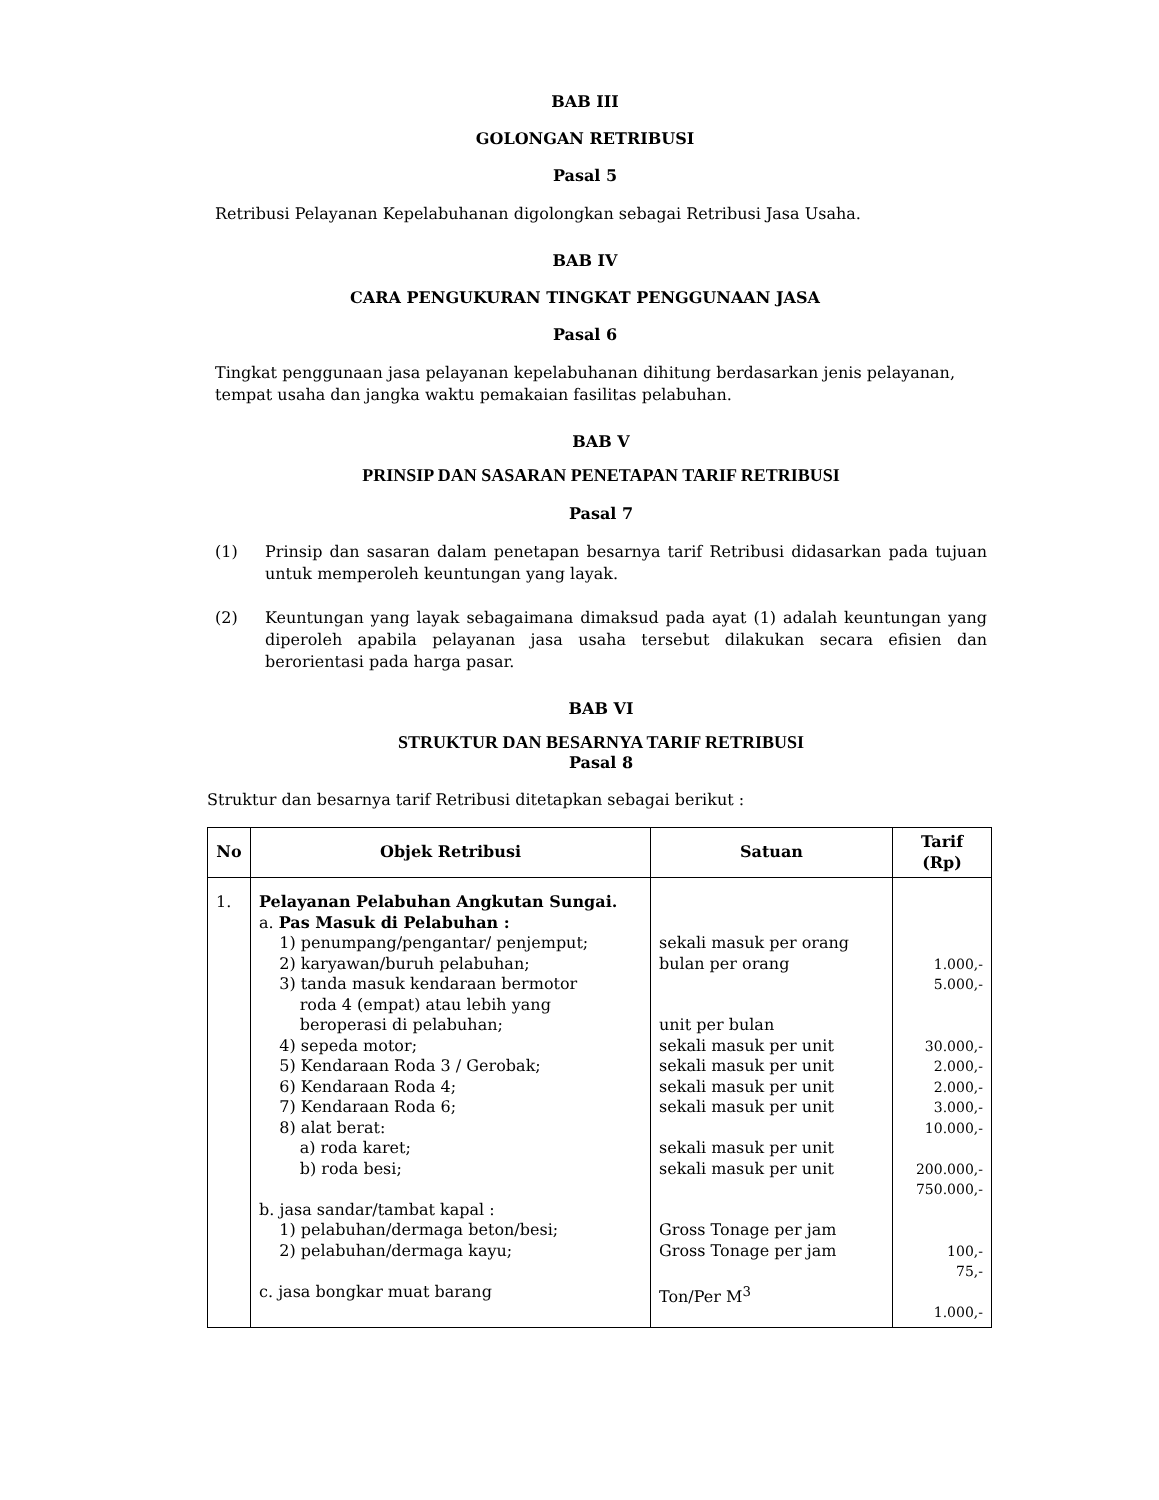BAB III
GOLONGAN RETRIBUSI
Pasal 5
Retribusi Pelayanan Kepelabuhanan digolongkan sebagai Retribusi Jasa Usaha.
BAB IV
CARA PENGUKURAN TINGKAT PENGGUNAAN JASA
Pasal 6
Tingkat penggunaan jasa pelayanan kepelabuhanan dihitung berdasarkan jenis pelayanan, tempat usaha dan jangka waktu pemakaian fasilitas pelabuhan.
BAB V
PRINSIP DAN SASARAN PENETAPAN TARIF RETRIBUSI
Pasal 7
(1) Prinsip dan sasaran dalam penetapan besarnya tarif Retribusi didasarkan pada tujuan untuk memperoleh keuntungan yang layak.
(2) Keuntungan yang layak sebagaimana dimaksud pada ayat (1) adalah keuntungan yang diperoleh apabila pelayanan jasa usaha tersebut dilakukan secara efisien dan berorientasi pada harga pasar.
BAB VI
STRUKTUR DAN BESARNYA TARIF RETRIBUSI
Pasal 8
Struktur dan besarnya tarif Retribusi ditetapkan sebagai berikut :
| No | Objek Retribusi | Satuan | Tarif (Rp) |
| --- | --- | --- | --- |
| 1. | Pelayanan Pelabuhan Angkutan Sungai. a. Pas Masuk di Pelabuhan : 1) penumpang/pengantar/ penjemput; 2) karyawan/buruh pelabuhan; 3) tanda masuk kendaraan bermotor roda 4 (empat) atau lebih yang beroperasi di pelabuhan; 4) sepeda motor; 5) Kendaraan Roda 3 / Gerobak; 6) Kendaraan Roda 4; 7) Kendaraan Roda 6; 8) alat berat: a) roda karet; b) roda besi; b. jasa sandar/tambat kapal : 1) pelabuhan/dermaga beton/besi; 2) pelabuhan/dermaga kayu; c. jasa bongkar muat barang | sekali masuk per orang bulan per orang unit per bulan sekali masuk per unit sekali masuk per unit sekali masuk per unit sekali masuk per unit sekali masuk per unit sekali masuk per unit Gross Tonage per jam Gross Tonage per jam Ton/Per M<sup>3</sup> | 1.000,- 5.000,- 30.000,- 2.000,- 2.000,- 3.000,- 10.000,- 200.000,- 750.000,- 100,- 75,- 1.000,- |